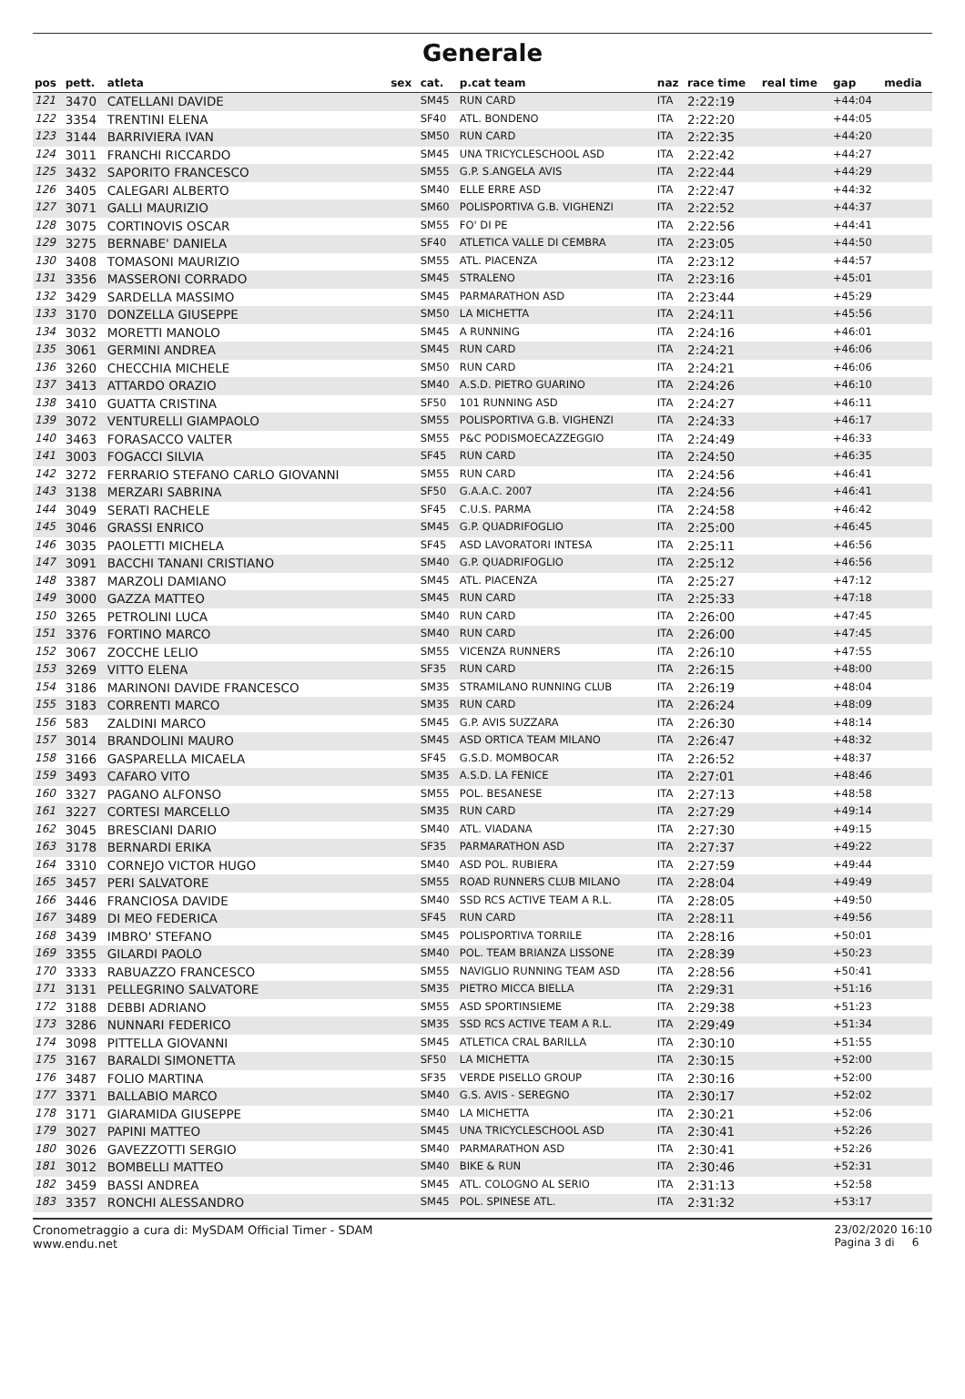Generale
| pos | pett. | atleta | sex | cat. | p.cat team | naz | race time | real time | gap | media |
| --- | --- | --- | --- | --- | --- | --- | --- | --- | --- | --- |
| 121 | 3470 | CATELLANI DAVIDE | | SM45 | RUN CARD | ITA | 2:22:19 | | +44:04 | |
| 122 | 3354 | TRENTINI ELENA | | SF40 | ATL. BONDENO | ITA | 2:22:20 | | +44:05 | |
| 123 | 3144 | BARRIVIERA IVAN | | SM50 | RUN CARD | ITA | 2:22:35 | | +44:20 | |
| 124 | 3011 | FRANCHI RICCARDO | | SM45 | UNA TRICYCLESCHOOL ASD | ITA | 2:22:42 | | +44:27 | |
| 125 | 3432 | SAPORITO FRANCESCO | | SM55 | G.P. S.ANGELA AVIS | ITA | 2:22:44 | | +44:29 | |
| 126 | 3405 | CALEGARI ALBERTO | | SM40 | ELLE ERRE ASD | ITA | 2:22:47 | | +44:32 | |
| 127 | 3071 | GALLI MAURIZIO | | SM60 | POLISPORTIVA G.B. VIGHENZI | ITA | 2:22:52 | | +44:37 | |
| 128 | 3075 | CORTINOVIS OSCAR | | SM55 | FO' DI PE | ITA | 2:22:56 | | +44:41 | |
| 129 | 3275 | BERNABE' DANIELA | | SF40 | ATLETICA VALLE DI CEMBRA | ITA | 2:23:05 | | +44:50 | |
| 130 | 3408 | TOMASONI MAURIZIO | | SM55 | ATL. PIACENZA | ITA | 2:23:12 | | +44:57 | |
| 131 | 3356 | MASSERONI CORRADO | | SM45 | STRALENO | ITA | 2:23:16 | | +45:01 | |
| 132 | 3429 | SARDELLA MASSIMO | | SM45 | PARMARATHON ASD | ITA | 2:23:44 | | +45:29 | |
| 133 | 3170 | DONZELLA GIUSEPPE | | SM50 | LA MICHETTA | ITA | 2:24:11 | | +45:56 | |
| 134 | 3032 | MORETTI MANOLO | | SM45 | A RUNNING | ITA | 2:24:16 | | +46:01 | |
| 135 | 3061 | GERMINI ANDREA | | SM45 | RUN CARD | ITA | 2:24:21 | | +46:06 | |
| 136 | 3260 | CHECCHIA MICHELE | | SM50 | RUN CARD | ITA | 2:24:21 | | +46:06 | |
| 137 | 3413 | ATTARDO ORAZIO | | SM40 | A.S.D. PIETRO GUARINO | ITA | 2:24:26 | | +46:10 | |
| 138 | 3410 | GUATTA CRISTINA | | SF50 | 101 RUNNING ASD | ITA | 2:24:27 | | +46:11 | |
| 139 | 3072 | VENTURELLI GIAMPAOLO | | SM55 | POLISPORTIVA G.B. VIGHENZI | ITA | 2:24:33 | | +46:17 | |
| 140 | 3463 | FORASACCO VALTER | | SM55 | P&C PODISMOECAZZEGGIO | ITA | 2:24:49 | | +46:33 | |
| 141 | 3003 | FOGACCI SILVIA | | SF45 | RUN CARD | ITA | 2:24:50 | | +46:35 | |
| 142 | 3272 | FERRARIO STEFANO CARLO GIOVANNI | | SM55 | RUN CARD | ITA | 2:24:56 | | +46:41 | |
| 143 | 3138 | MERZARI SABRINA | | SF50 | G.A.A.C. 2007 | ITA | 2:24:56 | | +46:41 | |
| 144 | 3049 | SERATI RACHELE | | SF45 | C.U.S. PARMA | ITA | 2:24:58 | | +46:42 | |
| 145 | 3046 | GRASSI ENRICO | | SM45 | G.P. QUADRIFOGLIO | ITA | 2:25:00 | | +46:45 | |
| 146 | 3035 | PAOLETTI MICHELA | | SF45 | ASD LAVORATORI INTESA | ITA | 2:25:11 | | +46:56 | |
| 147 | 3091 | BACCHI TANANI CRISTIANO | | SM40 | G.P. QUADRIFOGLIO | ITA | 2:25:12 | | +46:56 | |
| 148 | 3387 | MARZOLI DAMIANO | | SM45 | ATL. PIACENZA | ITA | 2:25:27 | | +47:12 | |
| 149 | 3000 | GAZZA MATTEO | | SM45 | RUN CARD | ITA | 2:25:33 | | +47:18 | |
| 150 | 3265 | PETROLINI LUCA | | SM40 | RUN CARD | ITA | 2:26:00 | | +47:45 | |
| 151 | 3376 | FORTINO MARCO | | SM40 | RUN CARD | ITA | 2:26:00 | | +47:45 | |
| 152 | 3067 | ZOCCHE LELIO | | SM55 | VICENZA RUNNERS | ITA | 2:26:10 | | +47:55 | |
| 153 | 3269 | VITTO ELENA | | SF35 | RUN CARD | ITA | 2:26:15 | | +48:00 | |
| 154 | 3186 | MARINONI DAVIDE FRANCESCO | | SM35 | STRAMILANO RUNNING CLUB | ITA | 2:26:19 | | +48:04 | |
| 155 | 3183 | CORRENTI MARCO | | SM35 | RUN CARD | ITA | 2:26:24 | | +48:09 | |
| 156 | 583 | ZALDINI MARCO | | SM45 | G.P. AVIS SUZZARA | ITA | 2:26:30 | | +48:14 | |
| 157 | 3014 | BRANDOLINI MAURO | | SM45 | ASD ORTICA TEAM MILANO | ITA | 2:26:47 | | +48:32 | |
| 158 | 3166 | GASPARELLA MICAELA | | SF45 | G.S.D. MOMBOCAR | ITA | 2:26:52 | | +48:37 | |
| 159 | 3493 | CAFARO VITO | | SM35 | A.S.D. LA FENICE | ITA | 2:27:01 | | +48:46 | |
| 160 | 3327 | PAGANO ALFONSO | | SM55 | POL. BESANESE | ITA | 2:27:13 | | +48:58 | |
| 161 | 3227 | CORTESI MARCELLO | | SM35 | RUN CARD | ITA | 2:27:29 | | +49:14 | |
| 162 | 3045 | BRESCIANI DARIO | | SM40 | ATL. VIADANA | ITA | 2:27:30 | | +49:15 | |
| 163 | 3178 | BERNARDI ERIKA | | SF35 | PARMARATHON ASD | ITA | 2:27:37 | | +49:22 | |
| 164 | 3310 | CORNEJO VICTOR HUGO | | SM40 | ASD POL. RUBIERA | ITA | 2:27:59 | | +49:44 | |
| 165 | 3457 | PERI SALVATORE | | SM55 | ROAD RUNNERS CLUB MILANO | ITA | 2:28:04 | | +49:49 | |
| 166 | 3446 | FRANCIOSA DAVIDE | | SM40 | SSD RCS ACTIVE TEAM A R.L. | ITA | 2:28:05 | | +49:50 | |
| 167 | 3489 | DI MEO FEDERICA | | SF45 | RUN CARD | ITA | 2:28:11 | | +49:56 | |
| 168 | 3439 | IMBRO' STEFANO | | SM45 | POLISPORTIVA TORRILE | ITA | 2:28:16 | | +50:01 | |
| 169 | 3355 | GILARDI PAOLO | | SM40 | POL. TEAM BRIANZA LISSONE | ITA | 2:28:39 | | +50:23 | |
| 170 | 3333 | RABUAZZO FRANCESCO | | SM55 | NAVIGLIO RUNNING TEAM ASD | ITA | 2:28:56 | | +50:41 | |
| 171 | 3131 | PELLEGRINO SALVATORE | | SM35 | PIETRO MICCA BIELLA | ITA | 2:29:31 | | +51:16 | |
| 172 | 3188 | DEBBI ADRIANO | | SM55 | ASD SPORTINSIEME | ITA | 2:29:38 | | +51:23 | |
| 173 | 3286 | NUNNARI FEDERICO | | SM35 | SSD RCS ACTIVE TEAM A R.L. | ITA | 2:29:49 | | +51:34 | |
| 174 | 3098 | PITTELLA GIOVANNI | | SM45 | ATLETICA CRAL BARILLA | ITA | 2:30:10 | | +51:55 | |
| 175 | 3167 | BARALDI SIMONETTA | | SF50 | LA MICHETTA | ITA | 2:30:15 | | +52:00 | |
| 176 | 3487 | FOLIO MARTINA | | SF35 | VERDE PISELLO GROUP | ITA | 2:30:16 | | +52:00 | |
| 177 | 3371 | BALLABIO MARCO | | SM40 | G.S. AVIS - SEREGNO | ITA | 2:30:17 | | +52:02 | |
| 178 | 3171 | GIARAMIDA GIUSEPPE | | SM40 | LA MICHETTA | ITA | 2:30:21 | | +52:06 | |
| 179 | 3027 | PAPINI MATTEO | | SM45 | UNA TRICYCLESCHOOL ASD | ITA | 2:30:41 | | +52:26 | |
| 180 | 3026 | GAVEZZOTTI SERGIO | | SM40 | PARMARATHON ASD | ITA | 2:30:41 | | +52:26 | |
| 181 | 3012 | BOMBELLI MATTEO | | SM40 | BIKE & RUN | ITA | 2:30:46 | | +52:31 | |
| 182 | 3459 | BASSI ANDREA | | SM45 | ATL. COLOGNO AL SERIO | ITA | 2:31:13 | | +52:58 | |
| 183 | 3357 | RONCHI ALESSANDRO | | SM45 | POL. SPINESE ATL. | ITA | 2:31:32 | | +53:17 | |
Cronometraggio a cura di: MySDAM Official Timer - SDAM
www.endu.net
23/02/2020 16:10
Pagina 3 di 6